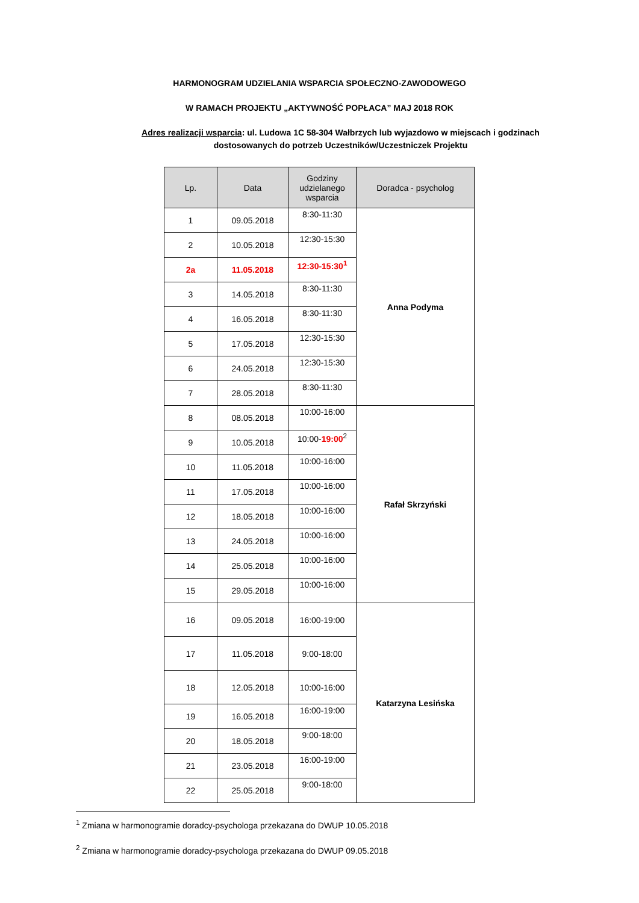HARMONOGRAM UDZIELANIA WSPARCIA SPOŁECZNO-ZAWODOWEGO
W RAMACH PROJEKTU „AKTYWNOŚĆ POPŁACA” MAJ 2018 ROK
Adres realizacji wsparcia: ul. Ludowa 1C 58-304 Wałbrzych lub wyjazdowo w miejscach i godzinach dostosowanych do potrzeb Uczestników/Uczestniczek Projektu
| Lp. | Data | Godziny udzielanego wsparcia | Doradca - psycholog |
| --- | --- | --- | --- |
| 1 | 09.05.2018 | 8:30-11:30 | Anna Podyma |
| 2 | 10.05.2018 | 12:30-15:30 | |
| 2a | 11.05.2018 | 12:30-15:30<sup>1</sup> | |
| 3 | 14.05.2018 | 8:30-11:30 | |
| 4 | 16.05.2018 | 8:30-11:30 | |
| 5 | 17.05.2018 | 12:30-15:30 | |
| 6 | 24.05.2018 | 12:30-15:30 | |
| 7 | 28.05.2018 | 8:30-11:30 | |
| 8 | 08.05.2018 | 10:00-16:00 | Rafał Skrzyński |
| 9 | 10.05.2018 | 10:00- 19:00<sup>2</sup> | |
| 10 | 11.05.2018 | 10:00-16:00 | |
| 11 | 17.05.2018 | 10:00-16:00 | |
| 12 | 18.05.2018 | 10:00-16:00 | |
| 13 | 24.05.2018 | 10:00-16:00 | |
| 14 | 25.05.2018 | 10:00-16:00 | |
| 15 | 29.05.2018 | 10:00-16:00 | |
| 16 | 09.05.2018 | 16:00-19:00 | Katarzyna Lesińska |
| 17 | 11.05.2018 | 9:00-18:00 | |
| 18 | 12.05.2018 | 10:00-16:00 | |
| 19 | 16.05.2018 | 16:00-19:00 | |
| 20 | 18.05.2018 | 9:00-18:00 | |
| 21 | 23.05.2018 | 16:00-19:00 | |
| 22 | 25.05.2018 | 9:00-18:00 | |
<sup>1</sup> Zmiana w harmonogramie doradcy-psychologa przekazana do DWUP 10.05.2018
<sup>2</sup> Zmiana w harmonogramie doradcy-psychologa przekazana do DWUP 09.05.2018